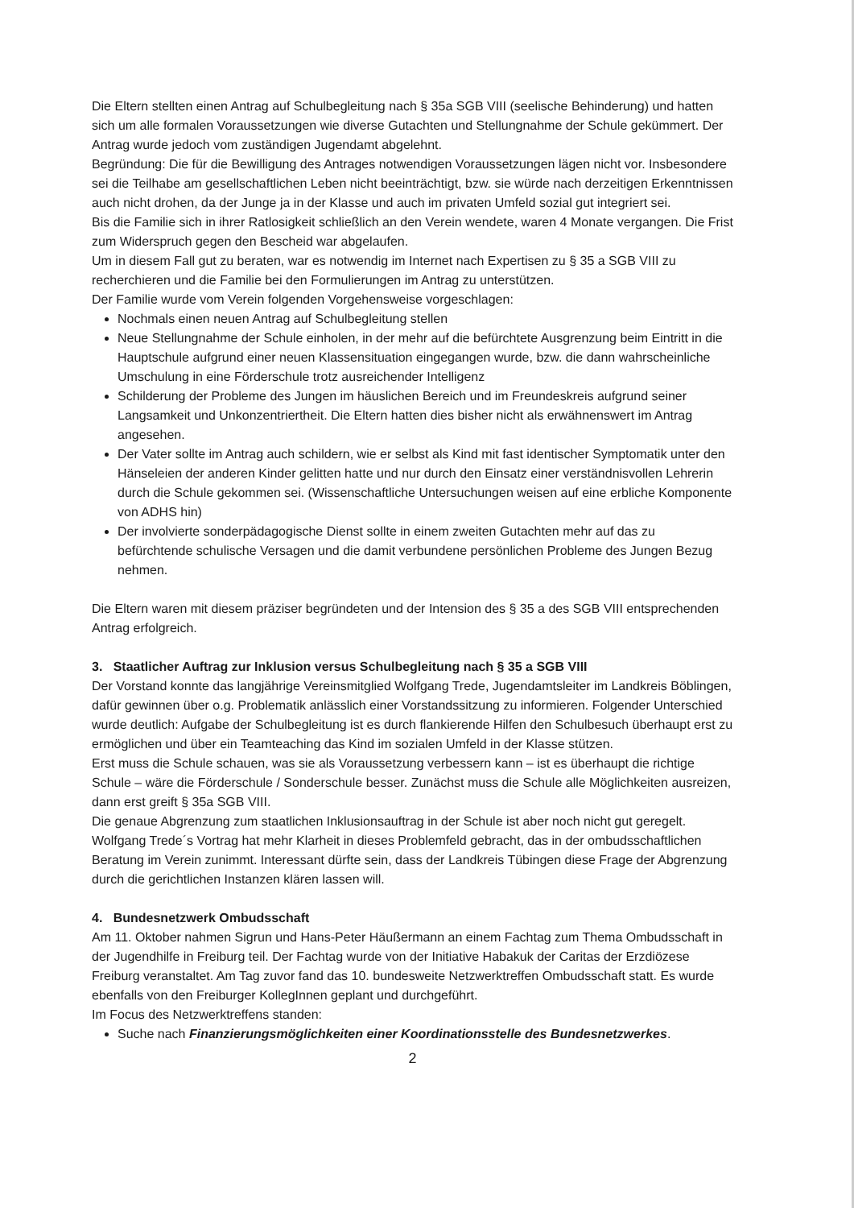Die Eltern stellten einen Antrag auf Schulbegleitung nach § 35a SGB VIII (seelische Behinderung) und hatten sich um alle formalen Voraussetzungen wie diverse Gutachten und Stellungnahme der Schule gekümmert. Der Antrag wurde jedoch vom zuständigen Jugendamt abgelehnt.
Begründung: Die für die Bewilligung des Antrages notwendigen Voraussetzungen lägen nicht vor. Insbesondere sei die Teilhabe am gesellschaftlichen Leben nicht beeinträchtigt, bzw. sie würde nach derzeitigen Erkenntnissen auch nicht drohen, da der Junge ja in der Klasse und auch im privaten Umfeld sozial gut integriert sei.
Bis die Familie sich in ihrer Ratlosigkeit schließlich an den Verein wendete, waren 4 Monate vergangen. Die Frist zum Widerspruch gegen den Bescheid war abgelaufen.
Um in diesem Fall gut zu beraten, war es notwendig im Internet nach Expertisen zu § 35 a SGB VIII zu recherchieren und die Familie bei den Formulierungen im Antrag zu unterstützen.
Der Familie wurde vom Verein folgenden Vorgehensweise vorgeschlagen:
Nochmals einen neuen Antrag auf Schulbegleitung stellen
Neue Stellungnahme der Schule einholen, in der mehr auf die befürchtete Ausgrenzung beim Eintritt in die Hauptschule aufgrund einer neuen Klassensituation eingegangen wurde, bzw. die dann wahrscheinliche Umschulung in eine Förderschule trotz ausreichender Intelligenz
Schilderung der Probleme des Jungen im häuslichen Bereich und im Freundeskreis aufgrund seiner Langsamkeit und Unkonzentriertheit. Die Eltern hatten dies bisher nicht als erwähnenswert im Antrag angesehen.
Der Vater sollte im Antrag auch schildern, wie er selbst als Kind mit fast identischer Symptomatik unter den Hänseleien der anderen Kinder gelitten hatte und nur durch den Einsatz einer verständnisvollen Lehrerin durch die Schule gekommen sei. (Wissenschaftliche Untersuchungen weisen auf eine erbliche Komponente von ADHS hin)
Der involvierte sonderpädagogische Dienst sollte in einem zweiten Gutachten mehr auf das zu befürchtende schulische Versagen und die damit verbundene persönlichen Probleme des Jungen Bezug nehmen.
Die Eltern waren mit diesem präziser begründeten und der Intension des § 35 a des SGB VIII entsprechenden Antrag erfolgreich.
3. Staatlicher Auftrag zur Inklusion versus Schulbegleitung nach § 35 a SGB VIII
Der Vorstand konnte das langjährige Vereinsmitglied Wolfgang Trede, Jugendamtsleiter im Landkreis Böblingen, dafür gewinnen über o.g. Problematik anlässlich einer Vorstandssitzung zu informieren. Folgender Unterschied wurde deutlich: Aufgabe der Schulbegleitung ist es durch flankierende Hilfen den Schulbesuch überhaupt erst zu ermöglichen und über ein Teamteaching das Kind im sozialen Umfeld in der Klasse stützen.
Erst muss die Schule schauen, was sie als Voraussetzung verbessern kann – ist es überhaupt die richtige Schule – wäre die Förderschule / Sonderschule besser. Zunächst muss die Schule alle Möglichkeiten ausreizen, dann erst greift § 35a SGB VIII.
Die genaue Abgrenzung zum staatlichen Inklusionsauftrag in der Schule ist aber noch nicht gut geregelt. Wolfgang Trede´s Vortrag hat mehr Klarheit in dieses Problemfeld gebracht, das in der ombudsschaftlichen Beratung im Verein zunimmt. Interessant dürfte sein, dass der Landkreis Tübingen diese Frage der Abgrenzung durch die gerichtlichen Instanzen klären lassen will.
4. Bundesnetzwerk Ombudsschaft
Am 11. Oktober nahmen Sigrun und Hans-Peter Häußermann an einem Fachtag zum Thema Ombudsschaft in der Jugendhilfe in Freiburg teil. Der Fachtag wurde von der Initiative Habakuk der Caritas der Erzdiözese Freiburg veranstaltet. Am Tag zuvor fand das 10. bundesweite Netzwerktreffen Ombudsschaft statt. Es wurde ebenfalls von den Freiburger KollegInnen geplant und durchgeführt.
Im Focus des Netzwerktreffens standen:
Suche nach Finanzierungsmöglichkeiten einer Koordinationsstelle des Bundesnetzwerkes.
2